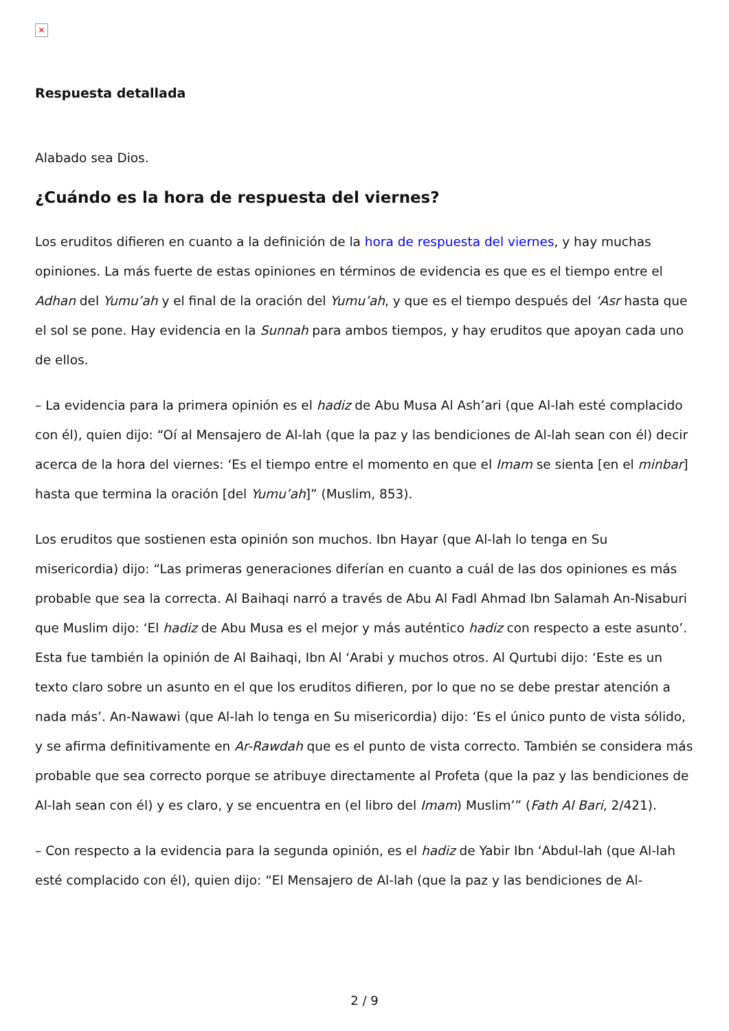✕
Respuesta detallada
Alabado sea Dios.
¿Cuándo es la hora de respuesta del viernes?
Los eruditos difieren en cuanto a la definición de la hora de respuesta del viernes, y hay muchas opiniones. La más fuerte de estas opiniones en términos de evidencia es que es el tiempo entre el Adhan del Yumu’ah y el final de la oración del Yumu’ah, y que es el tiempo después del ‘Asr hasta que el sol se pone. Hay evidencia en la Sunnah para ambos tiempos, y hay eruditos que apoyan cada uno de ellos.
– La evidencia para la primera opinión es el hadiz de Abu Musa Al Ash’ari (que Al-lah esté complacido con él), quien dijo: “Oí al Mensajero de Al-lah (que la paz y las bendiciones de Al-lah sean con él) decir acerca de la hora del viernes: ‘Es el tiempo entre el momento en que el Imam se sienta [en el minbar] hasta que termina la oración [del Yumu’ah]” (Muslim, 853).
Los eruditos que sostienen esta opinión son muchos. Ibn Hayar (que Al-lah lo tenga en Su misericordia) dijo: “Las primeras generaciones diferían en cuanto a cuál de las dos opiniones es más probable que sea la correcta. Al Baihaqi narró a través de Abu Al Fadl Ahmad Ibn Salamah An-Nisaburi que Muslim dijo: ‘El hadiz de Abu Musa es el mejor y más auténtico hadiz con respecto a este asunto’. Esta fue también la opinión de Al Baihaqi, Ibn Al ‘Arabi y muchos otros. Al Qurtubi dijo: ‘Este es un texto claro sobre un asunto en el que los eruditos difieren, por lo que no se debe prestar atención a nada más’. An-Nawawi (que Al-lah lo tenga en Su misericordia) dijo: ‘Es el único punto de vista sólido, y se afirma definitivamente en Ar-Rawdah que es el punto de vista correcto. También se considera más probable que sea correcto porque se atribuye directamente al Profeta (que la paz y las bendiciones de Al-lah sean con él) y es claro, y se encuentra en (el libro del Imam) Muslim’” (Fath Al Bari, 2/421).
– Con respecto a la evidencia para la segunda opinión, es el hadiz de Yabir Ibn ‘Abdul-lah (que Al-lah esté complacido con él), quien dijo: “El Mensajero de Al-lah (que la paz y las bendiciones de Al-
2 / 9